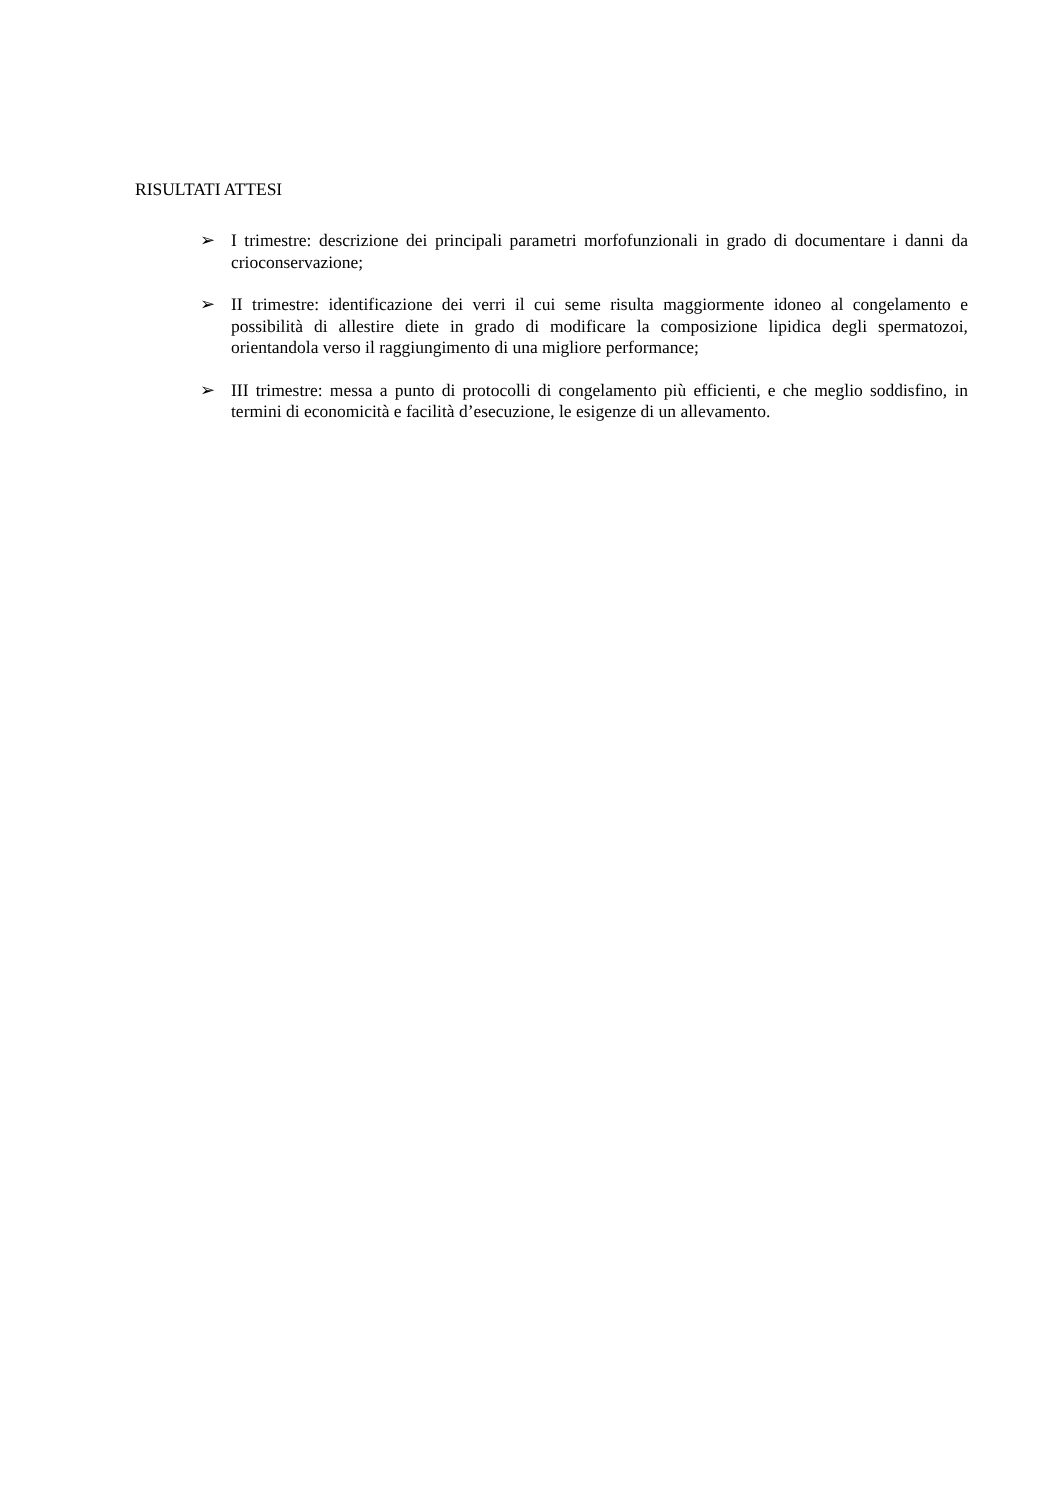RISULTATI ATTESI
➢ I trimestre: descrizione dei principali parametri morfofunzionali in grado di documentare i danni da crioconservazione;
➢ II trimestre: identificazione dei verri il cui seme risulta maggiormente idoneo al congelamento e possibilità di allestire diete in grado di modificare la composizione lipidica degli spermatozoi, orientandola verso il raggiungimento di una migliore performance;
➢ III trimestre: messa a punto di protocolli di congelamento più efficienti, e che meglio soddisfino, in termini di economicità e facilità d’esecuzione, le esigenze di un allevamento.